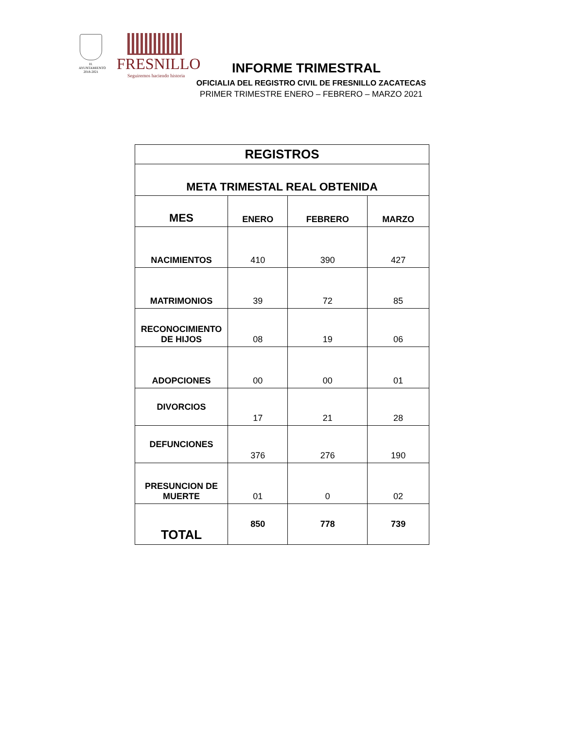H. AYUNTAMIENTO
2018-2021
FRESNILLO
Seguiremos haciendo historia
INFORME TRIMESTRAL
OFICIALIA DEL REGISTRO CIVIL DE FRESNILLO ZACATECAS
PRIMER TRIMESTRE ENERO – FEBRERO – MARZO 2021
| REGISTROS | | | |
| --- | --- | --- | --- |
| META TRIMESTAL REAL OBTENIDA | | | |
| MES | ENERO | FEBRERO | MARZO |
| NACIMIENTOS | 410 | 390 | 427 |
| MATRIMONIOS | 39 | 72 | 85 |
| RECONOCIMIENTO DE HIJOS | 08 | 19 | 06 |
| ADOPCIONES | 00 | 00 | 01 |
| DIVORCIOS | 17 | 21 | 28 |
| DEFUNCIONES | 376 | 276 | 190 |
| PRESUNCION DE MUERTE | 01 | 0 | 02 |
| TOTAL | 850 | 778 | 739 |